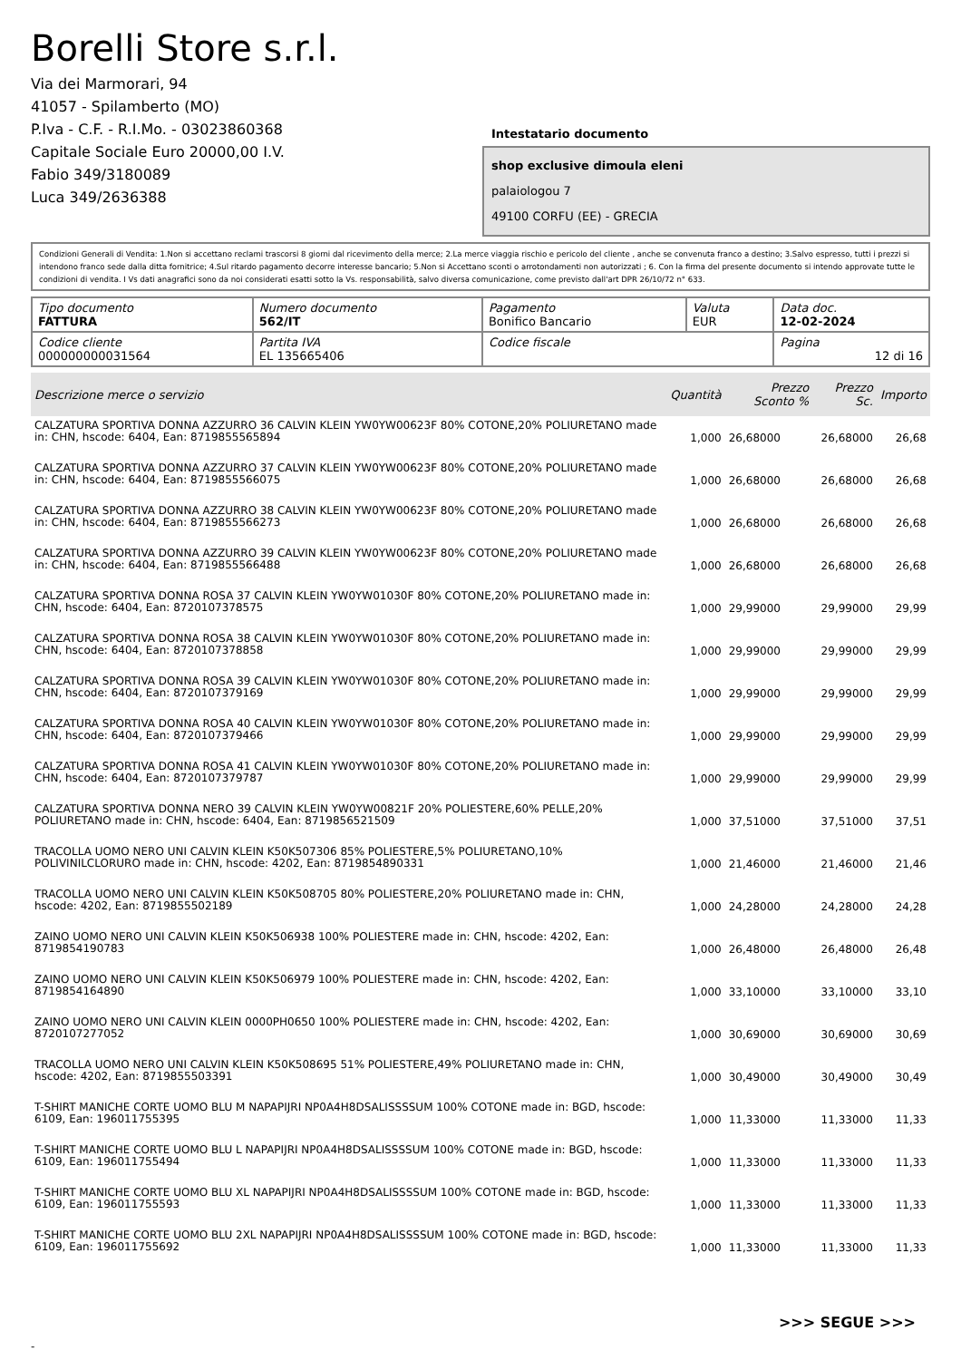Borelli Store s.r.l.
Via dei Marmorari, 94
41057 - Spilamberto (MO)
P.Iva - C.F. - R.I.Mo. - 03023860368
Capitale Sociale Euro 20000,00 I.V.
Fabio 349/3180089
Luca 349/2636388
Intestatario documento
shop exclusive dimoula eleni
palaiologou 7
49100 CORFU (EE) - GRECIA
Condizioni Generali di Vendita: 1.Non si accettano reclami trascorsi 8 giorni dal ricevimento della merce; 2.La merce viaggia rischio e pericolo del cliente , anche se convenuta franco a destino; 3.Salvo espresso, tutti i prezzi si intendono franco sede dalla ditta fornitrice; 4.Sul ritardo pagamento decorre interesse bancario; 5.Non si Accettano sconti o arrotondamenti non autorizzati ; 6. Con la firma del presente documento si intendo approvate tutte le condizioni di vendita. I Vs dati anagrafici sono da noi considerati esatti sotto la Vs. responsabilità, salvo diversa comunicazione, come previsto dall'art DPR 26/10/72 n° 633.
| Tipo documento FATTURA | Numero documento 562/IT | Pagamento Bonifico Bancario | Valuta EUR | Data doc. 12-02-2024 |
| Codice cliente 000000000031564 | Partita IVA EL 135665406 | Codice fiscale | | Pagina 12 di 16 |
| Descrizione merce o servizio | Quantità | Prezzo Sconto % | Prezzo Sc. | Importo |
| --- | --- | --- | --- | --- |
| CALZATURA SPORTIVA DONNA AZZURRO 36 CALVIN KLEIN YW0YW00623F 80% COTONE,20% POLIURETANO made in: CHN, hscode: 6404, Ean: 8719855565894 | 1,000 | 26,68000 | 26,68000 | 26,68 |
| CALZATURA SPORTIVA DONNA AZZURRO 37 CALVIN KLEIN YW0YW00623F 80% COTONE,20% POLIURETANO made in: CHN, hscode: 6404, Ean: 8719855566075 | 1,000 | 26,68000 | 26,68000 | 26,68 |
| CALZATURA SPORTIVA DONNA AZZURRO 38 CALVIN KLEIN YW0YW00623F 80% COTONE,20% POLIURETANO made in: CHN, hscode: 6404, Ean: 8719855566273 | 1,000 | 26,68000 | 26,68000 | 26,68 |
| CALZATURA SPORTIVA DONNA AZZURRO 39 CALVIN KLEIN YW0YW00623F 80% COTONE,20% POLIURETANO made in: CHN, hscode: 6404, Ean: 8719855566488 | 1,000 | 26,68000 | 26,68000 | 26,68 |
| CALZATURA SPORTIVA DONNA ROSA 37 CALVIN KLEIN YW0YW01030F 80% COTONE,20% POLIURETANO made in: CHN, hscode: 6404, Ean: 8720107378575 | 1,000 | 29,99000 | 29,99000 | 29,99 |
| CALZATURA SPORTIVA DONNA ROSA 38 CALVIN KLEIN YW0YW01030F 80% COTONE,20% POLIURETANO made in: CHN, hscode: 6404, Ean: 8720107378858 | 1,000 | 29,99000 | 29,99000 | 29,99 |
| CALZATURA SPORTIVA DONNA ROSA 39 CALVIN KLEIN YW0YW01030F 80% COTONE,20% POLIURETANO made in: CHN, hscode: 6404, Ean: 8720107379169 | 1,000 | 29,99000 | 29,99000 | 29,99 |
| CALZATURA SPORTIVA DONNA ROSA 40 CALVIN KLEIN YW0YW01030F 80% COTONE,20% POLIURETANO made in: CHN, hscode: 6404, Ean: 8720107379466 | 1,000 | 29,99000 | 29,99000 | 29,99 |
| CALZATURA SPORTIVA DONNA ROSA 41 CALVIN KLEIN YW0YW01030F 80% COTONE,20% POLIURETANO made in: CHN, hscode: 6404, Ean: 8720107379787 | 1,000 | 29,99000 | 29,99000 | 29,99 |
| CALZATURA SPORTIVA DONNA NERO 39 CALVIN KLEIN YW0YW00821F 20% POLIESTERE,60% PELLE,20% POLIURETANO made in: CHN, hscode: 6404, Ean: 8719856521509 | 1,000 | 37,51000 | 37,51000 | 37,51 |
| TRACOLLA UOMO NERO UNI CALVIN KLEIN K50K507306 85% POLIESTERE,5% POLIURETANO,10% POLIVINILCLORURO made in: CHN, hscode: 4202, Ean: 8719854890331 | 1,000 | 21,46000 | 21,46000 | 21,46 |
| TRACOLLA UOMO NERO UNI CALVIN KLEIN K50K508705 80% POLIESTERE,20% POLIURETANO made in: CHN, hscode: 4202, Ean: 8719855502189 | 1,000 | 24,28000 | 24,28000 | 24,28 |
| ZAINO UOMO NERO UNI CALVIN KLEIN K50K506938 100% POLIESTERE made in: CHN, hscode: 4202, Ean: 8719854190783 | 1,000 | 26,48000 | 26,48000 | 26,48 |
| ZAINO UOMO NERO UNI CALVIN KLEIN K50K506979 100% POLIESTERE made in: CHN, hscode: 4202, Ean: 8719854164890 | 1,000 | 33,10000 | 33,10000 | 33,10 |
| ZAINO UOMO NERO UNI CALVIN KLEIN 0000PH0650 100% POLIESTERE made in: CHN, hscode: 4202, Ean: 8720107277052 | 1,000 | 30,69000 | 30,69000 | 30,69 |
| TRACOLLA UOMO NERO UNI CALVIN KLEIN K50K508695 51% POLIESTERE,49% POLIURETANO made in: CHN, hscode: 4202, Ean: 8719855503391 | 1,000 | 30,49000 | 30,49000 | 30,49 |
| T-SHIRT MANICHE CORTE UOMO BLU M NAPAPIJRI NP0A4H8DSALISSSSUM 100% COTONE made in: BGD, hscode: 6109, Ean: 196011755395 | 1,000 | 11,33000 | 11,33000 | 11,33 |
| T-SHIRT MANICHE CORTE UOMO BLU L NAPAPIJRI NP0A4H8DSALISSSSUM 100% COTONE made in: BGD, hscode: 6109, Ean: 196011755494 | 1,000 | 11,33000 | 11,33000 | 11,33 |
| T-SHIRT MANICHE CORTE UOMO BLU XL NAPAPIJRI NP0A4H8DSALISSSSUM 100% COTONE made in: BGD, hscode: 6109, Ean: 196011755593 | 1,000 | 11,33000 | 11,33000 | 11,33 |
| T-SHIRT MANICHE CORTE UOMO BLU 2XL NAPAPIJRI NP0A4H8DSALISSSSUM 100% COTONE made in: BGD, hscode: 6109, Ean: 196011755692 | 1,000 | 11,33000 | 11,33000 | 11,33 |
>>> SEGUE >>>
-